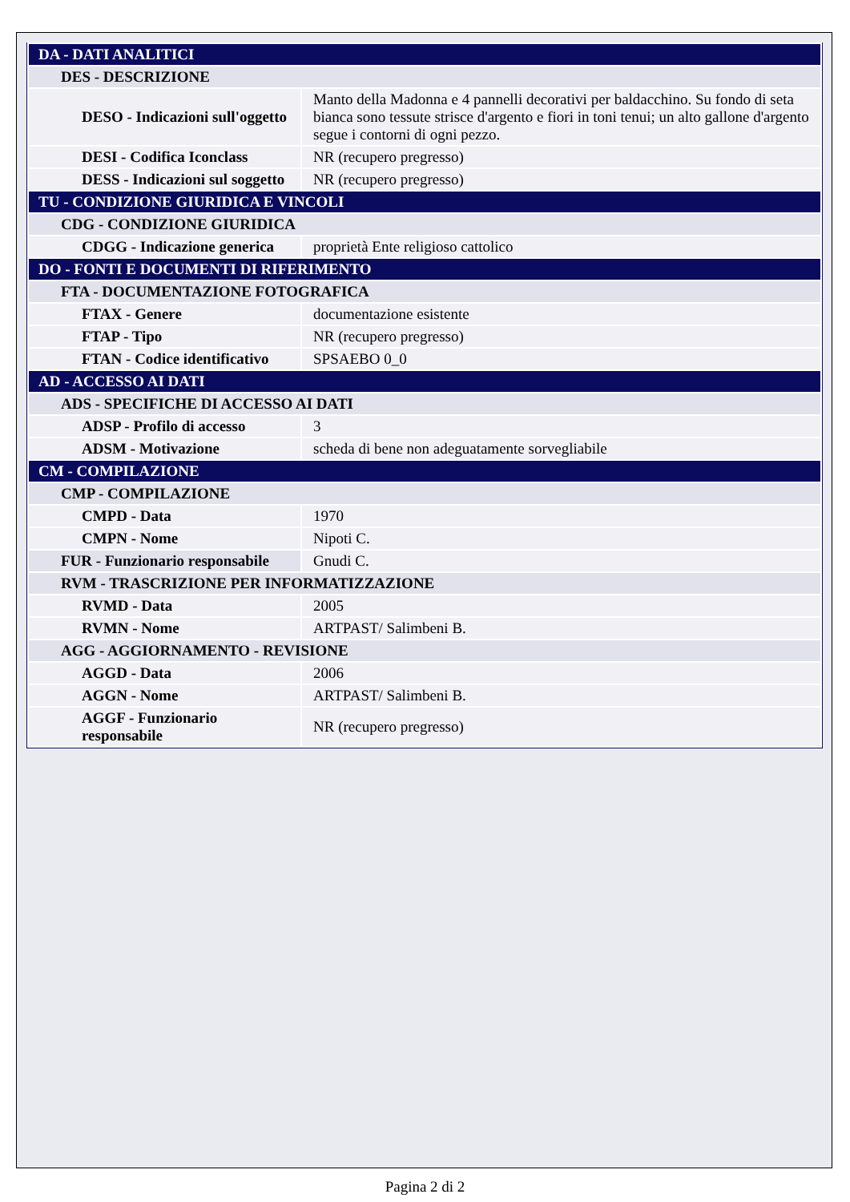| DA - DATI ANALITICI | |
| DES - DESCRIZIONE | |
| DESO - Indicazioni sull'oggetto | Manto della Madonna e 4 pannelli decorativi per baldacchino. Su fondo di seta bianca sono tessute strisce d'argento e fiori in toni tenui; un alto gallone d'argento segue i contorni di ogni pezzo. |
| DESI - Codifica Iconclass | NR (recupero pregresso) |
| DESS - Indicazioni sul soggetto | NR (recupero pregresso) |
| TU - CONDIZIONE GIURIDICA E VINCOLI | |
| CDG - CONDIZIONE GIURIDICA | |
| CDGG - Indicazione generica | proprietà Ente religioso cattolico |
| DO - FONTI E DOCUMENTI DI RIFERIMENTO | |
| FTA - DOCUMENTAZIONE FOTOGRAFICA | |
| FTAX - Genere | documentazione esistente |
| FTAP - Tipo | NR (recupero pregresso) |
| FTAN - Codice identificativo | SPSAEBO 0_0 |
| AD - ACCESSO AI DATI | |
| ADS - SPECIFICHE DI ACCESSO AI DATI | |
| ADSP - Profilo di accesso | 3 |
| ADSM - Motivazione | scheda di bene non adeguatamente sorvegliabile |
| CM - COMPILAZIONE | |
| CMP - COMPILAZIONE | |
| CMPD - Data | 1970 |
| CMPN - Nome | Nipoti C. |
| FUR - Funzionario responsabile | Gnudi C. |
| RVM - TRASCRIZIONE PER INFORMATIZZAZIONE | |
| RVMD - Data | 2005 |
| RVMN - Nome | ARTPAST/ Salimbeni B. |
| AGG - AGGIORNAMENTO - REVISIONE | |
| AGGD - Data | 2006 |
| AGGN - Nome | ARTPAST/ Salimbeni B. |
| AGGF - Funzionario responsabile | NR (recupero pregresso) |
Pagina 2 di 2